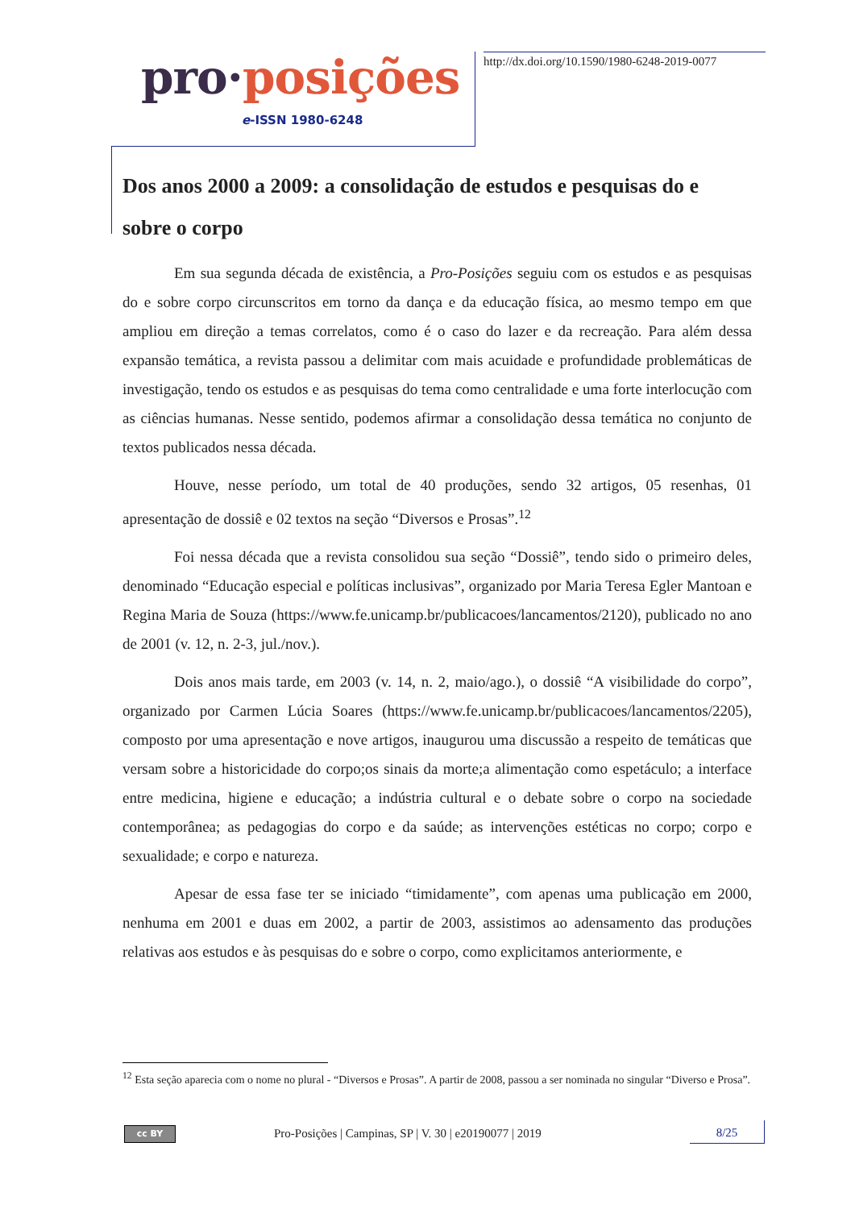pro·posições
e-ISSN 1980-6248
http://dx.doi.org/10.1590/1980-6248-2019-0077
Dos anos 2000 a 2009: a consolidação de estudos e pesquisas do e sobre o corpo
Em sua segunda década de existência, a Pro-Posições seguiu com os estudos e as pesquisas do e sobre corpo circunscritos em torno da dança e da educação física, ao mesmo tempo em que ampliou em direção a temas correlatos, como é o caso do lazer e da recreação. Para além dessa expansão temática, a revista passou a delimitar com mais acuidade e profundidade problemáticas de investigação, tendo os estudos e as pesquisas do tema como centralidade e uma forte interlocução com as ciências humanas. Nesse sentido, podemos afirmar a consolidação dessa temática no conjunto de textos publicados nessa década.
Houve, nesse período, um total de 40 produções, sendo 32 artigos, 05 resenhas, 01 apresentação de dossiê e 02 textos na seção “Diversos e Prosas”.<sup>12</sup>
Foi nessa década que a revista consolidou sua seção “Dossiê”, tendo sido o primeiro deles, denominado “Educação especial e políticas inclusivas”, organizado por Maria Teresa Egler Mantoan e Regina Maria de Souza (https://www.fe.unicamp.br/publicacoes/lancamentos/2120), publicado no ano de 2001 (v. 12, n. 2-3, jul./nov.).
Dois anos mais tarde, em 2003 (v. 14, n. 2, maio/ago.), o dossiê “A visibilidade do corpo”, organizado por Carmen Lúcia Soares (https://www.fe.unicamp.br/publicacoes/lancamentos/2205), composto por uma apresentação e nove artigos, inaugurou uma discussão a respeito de temáticas que versam sobre a historicidade do corpo;os sinais da morte;a alimentação como espetáculo; a interface entre medicina, higiene e educação; a indústria cultural e o debate sobre o corpo na sociedade contemporânea; as pedagogias do corpo e da saúde; as intervenções estéticas no corpo; corpo e sexualidade; e corpo e natureza.
Apesar de essa fase ter se iniciado “timidamente”, com apenas uma publicação em 2000, nenhuma em 2001 e duas em 2002, a partir de 2003, assistimos ao adensamento das produções relativas aos estudos e às pesquisas do e sobre o corpo, como explicitamos anteriormente, e
<sup>12</sup> Esta seção aparecia com o nome no plural - “Diversos e Prosas”. A partir de 2008, passou a ser nominada no singular “Diverso e Prosa”.
cc BY
Pro-Posições | Campinas, SP | V. 30 | e20190077 | 2019
8/25